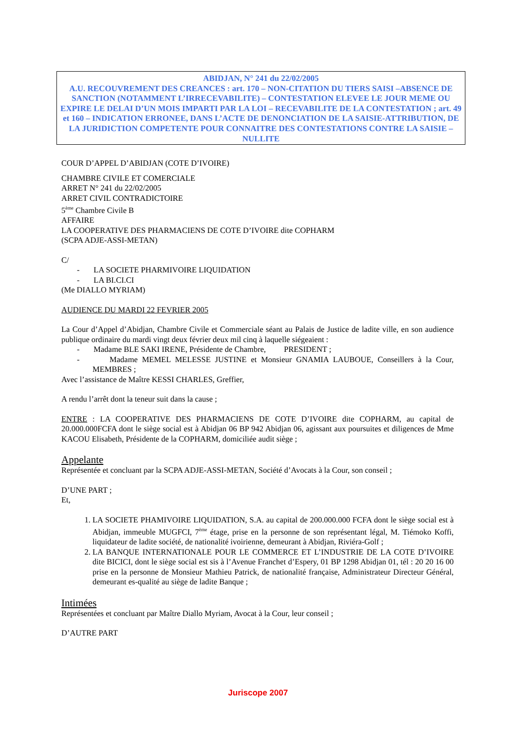ABIDJAN, N° 241 du 22/02/2005
A.U. RECOUVREMENT DES CREANCES : art. 170 – NON-CITATION DU TIERS SAISI –ABSENCE DE SANCTION (NOTAMMENT L’IRRECEVABILITE) – CONTESTATION ELEVEE LE JOUR MEME OU EXPIRE LE DELAI D’UN MOIS IMPARTI PAR LA LOI – RECEVABILITE DE LA CONTESTATION ; art. 49 et 160 – INDICATION ERRONEE, DANS L’ACTE DE DENONCIATION DE LA SAISIE-ATTRIBUTION, DE LA JURIDICTION COMPETENTE POUR CONNAITRE DES CONTESTATIONS CONTRE LA SAISIE – NULLITE
COUR D’APPEL D’ABIDJAN (COTE D’IVOIRE)
CHAMBRE CIVILE ET COMERCIALE
ARRET N° 241 du 22/02/2005
ARRET CIVIL CONTRADICTOIRE
5<sup>ème</sup> Chambre Civile B
AFFAIRE
LA COOPERATIVE DES PHARMACIENS DE COTE D’IVOIRE dite COPHARM
(SCPA ADJE-ASSI-METAN)
C/
- LA SOCIETE PHARMIVOIRE LIQUIDATION
- LA BI.CI.CI
(Me DIALLO MYRIAM)
AUDIENCE DU MARDI 22 FEVRIER 2005
La Cour d’Appel d’Abidjan, Chambre Civile et Commerciale séant au Palais de Justice de ladite ville, en son audience publique ordinaire du mardi vingt deux février deux mil cinq à laquelle siégeaient :
- Madame BLE SAKI IRENE, Présidente de Chambre, PRESIDENT ;
- Madame MEMEL MELESSE JUSTINE et Monsieur GNAMIA LAUBOUE, Conseillers à la Cour, MEMBRES ;
Avec l’assistance de Maître KESSI CHARLES, Greffier,
A rendu l’arrêt dont la teneur suit dans la cause ;
ENTRE : LA COOPERATIVE DES PHARMACIENS DE COTE D’IVOIRE dite COPHARM, au capital de 20.000.000FCFA dont le siège social est à Abidjan 06 BP 942 Abidjan 06, agissant aux poursuites et diligences de Mme KACOU Elisabeth, Présidente de la COPHARM, domiciliée audit siège ;
Appelante
Représentée et concluant par la SCPA ADJE-ASSI-METAN, Société d’Avocats à la Cour, son conseil ;
D’UNE PART ;
Et,
1. LA SOCIETE PHAMIVOIRE LIQUIDATION, S.A. au capital de 200.000.000 FCFA dont le siège social est à Abidjan, immeuble MUGFCI, 7<sup>ème</sup> étage, prise en la personne de son représentant légal, M. Tiémoko Koffi, liquidateur de ladite société, de nationalité ivoirienne, demeurant à Abidjan, Riviéra-Golf ;
2. LA BANQUE INTERNATIONALE POUR LE COMMERCE ET L’INDUSTRIE DE LA COTE D’IVOIRE dite BICICI, dont le siège social est sis à l’Avenue Franchet d’Espery, 01 BP 1298 Abidjan 01, tél : 20 20 16 00 prise en la personne de Monsieur Mathieu Patrick, de nationalité française, Administrateur Directeur Général, demeurant es-qualité au siège de ladite Banque ;
Intimées
Représentées et concluant par Maître Diallo Myriam, Avocat à la Cour, leur conseil ;
D’AUTRE PART
Juriscope 2007